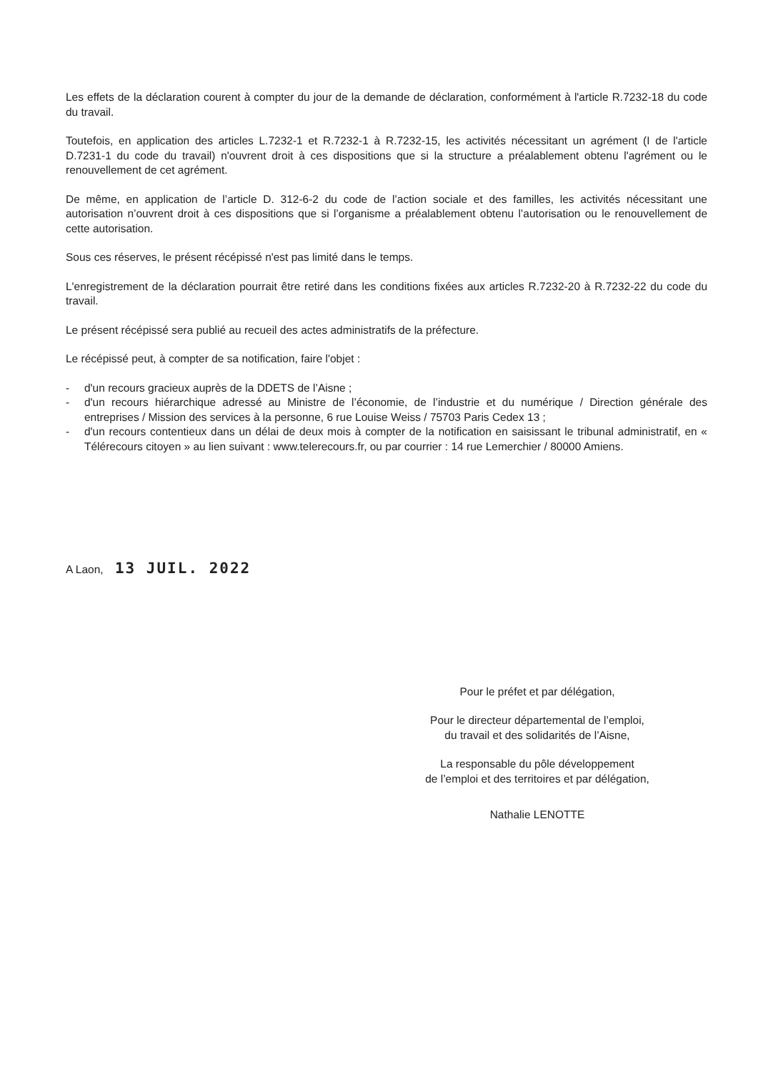Les effets de la déclaration courent à compter du jour de la demande de déclaration, conformément à l'article R.7232-18 du code du travail.
Toutefois, en application des articles L.7232-1 et R.7232-1 à R.7232-15, les activités nécessitant un agrément (I de l'article D.7231-1 du code du travail) n'ouvrent droit à ces dispositions que si la structure a préalablement obtenu l'agrément ou le renouvellement de cet agrément.
De même, en application de l’article D. 312-6-2 du code de l’action sociale et des familles, les activités nécessitant une autorisation n’ouvrent droit à ces dispositions que si l’organisme a préalablement obtenu l’autorisation ou le renouvellement de cette autorisation.
Sous ces réserves, le présent récépissé n'est pas limité dans le temps.
L'enregistrement de la déclaration pourrait être retiré dans les conditions fixées aux articles R.7232-20 à R.7232-22 du code du travail.
Le présent récépissé sera publié au recueil des actes administratifs de la préfecture.
Le récépissé peut, à compter de sa notification, faire l'objet :
- d'un recours gracieux auprès de la DDETS de l’Aisne ;
- d'un recours hiérarchique adressé au Ministre de l’économie, de l’industrie et du numérique / Direction générale des entreprises / Mission des services à la personne, 6 rue Louise Weiss / 75703 Paris Cedex 13 ;
- d'un recours contentieux dans un délai de deux mois à compter de la notification en saisissant le tribunal administratif, en « Télérecours citoyen » au lien suivant : www.telerecours.fr, ou par courrier : 14 rue Lemerchier / 80000 Amiens.
A Laon, 13 JUIL. 2022
Pour le préfet et par délégation,
Pour le directeur départemental de l’emploi,
du travail et des solidarités de l’Aisne,
La responsable du pôle développement
de l’emploi et des territoires et par délégation,
Nathalie LENOTTE